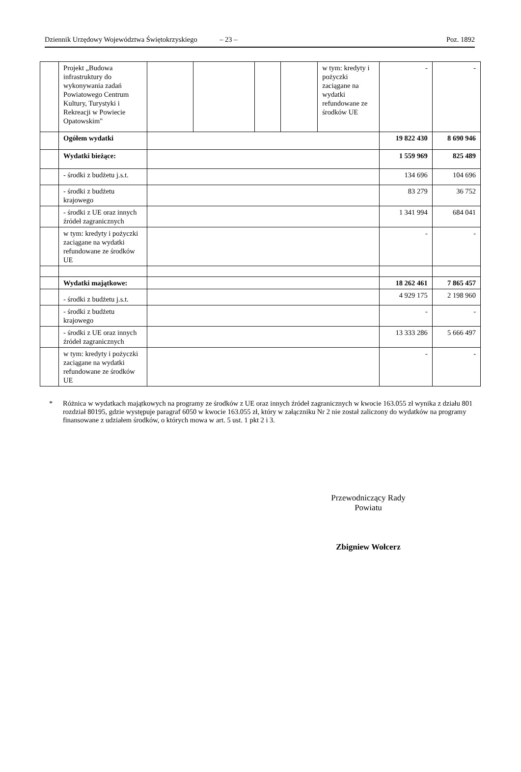Dziennik Urzędowy Województwa Świętokrzyskiego – 23 – Poz. 1892
| | Projekt „Budowa infrastruktury do wykonywania zadań Powiatowego Centrum Kultury, Turystyki i Rekreacji w Powiecie Opatowskim" | | | | | w tym: kredyty i pożyczki zaciągane na wydatki refundowane ze środków UE | - | - |
| | Ogółem wydatki | | | | | | 19 822 430 | 8 690 946 |
| | Wydatki bieżące: | | | | | | 1 559 969 | 825 489 |
| | - środki z budżetu j.s.t. | | | | | | 134 696 | 104 696 |
| | - środki z budżetu krajowego | | | | | | 83 279 | 36 752 |
| | - środki z UE oraz innych źródeł zagranicznych | | | | | | 1 341 994 | 684 041 |
| | w tym: kredyty i pożyczki zaciągane na wydatki refundowane ze środków UE | | | | | | - | - |
| | Wydatki majątkowe: | | | | | | 18 262 461 | 7 865 457 |
| | - środki z budżetu j.s.t. | | | | | | 4 929 175 | 2 198 960 |
| | - środki z budżetu krajowego | | | | | | - | - |
| | - środki z UE oraz innych źródeł zagranicznych | | | | | | 13 333 286 | 5 666 497 |
| | w tym: kredyty i pożyczki zaciągane na wydatki refundowane ze środków UE | | | | | | - | - |
* Różnica w wydatkach majątkowych na programy ze środków z UE oraz innych źródeł zagranicznych w kwocie 163.055 zł wynika z działu 801 rozdział 80195, gdzie występuje paragraf 6050 w kwocie 163.055 zł, który w załączniku Nr 2 nie został zaliczony do wydatków na programy finansowane z udziałem środków, o których mowa w art. 5 ust. 1 pkt 2 i 3.
Przewodniczący Rady
Powiatu
Zbigniew Wołcerz